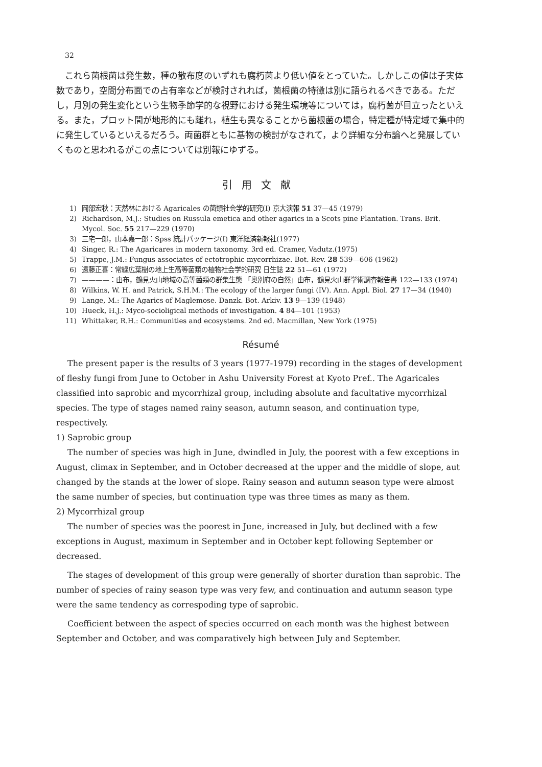32
これら菌根菌は発生数，種の散布度のいずれも腐朽菌より低い値をとっていた。しかしこの値は子実体数であり，空間分布面での占有率などが検討されれば，菌根菌の特徴は別に語られるべきである。ただし，月別の発生変化という生物季節学的な視野における発生環境等については，腐朽菌が目立ったといえる。また，プロット間が地形的にも離れ，植生も異なることから菌根菌の場合，特定種が特定域で集中的に発生しているといえるだろう。両菌群ともに基物の検討がなされて，より詳細な分布論へと発展していくものと思われるがこの点については別報にゆずる。
引用文献
1) 岡部宏秋：天然林における Agaricales の菌類社会学的研究(Ⅰ) 京大演報 51 37—45 (1979)
2) Richardson, M.J.: Studies on Russula emetica and other agarics in a Scots pine Plantation. Trans. Brit. Mycol. Soc. 55 217—229 (1970)
3) 三宅一郎，山本嘉一郎：Spss 統計パッケージ(Ⅰ) 東洋経済新報社(1977)
4) Singer, R.: The Agaricares in modern taxonomy. 3rd ed. Cramer, Vadutz.(1975)
5) Trappe, J.M.: Fungus associates of ectotrophic mycorrhizae. Bot. Rev. 28 539—606 (1962)
6) 遠藤正喜：常緑広葉樹の地上生高等菌類の植物社会学的研究 日生誌 22 51—61 (1972)
7) ————：由布，鶴見火山地域の高等菌類の群集生態 「奥別府の自然」由布，鶴見火山群学術調査報告書 122—133 (1974)
8) Wilkins, W. H. and Patrick, S.H.M.: The ecology of the larger fungi (IV). Ann. Appl. Biol. 27 17—34 (1940)
9) Lange, M.: The Agarics of Maglemose. Danzk. Bot. Arkiv. 13 9—139 (1948)
10) Hueck, H.J.: Myco-socioligical methods of investigation. 4 84—101 (1953)
11) Whittaker, R.H.: Communities and ecosystems. 2nd ed. Macmillan, New York (1975)
Résumé
The present paper is the results of 3 years (1977-1979) recording in the stages of development of fleshy fungi from June to October in Ashu University Forest at Kyoto Pref.. The Agaricales classified into saprobic and mycorrhizal group, including absolute and facultative mycorrhizal species. The type of stages named rainy season, autumn season, and continuation type, respectively.
1) Saprobic group
The number of species was high in June, dwindled in July, the poorest with a few exceptions in August, climax in September, and in October decreased at the upper and the middle of slope, aut changed by the stands at the lower of slope. Rainy season and autumn season type were almost the same number of species, but continuation type was three times as many as them.
2) Mycorrhizal group
The number of species was the poorest in June, increased in July, but declined with a few exceptions in August, maximum in September and in October kept following September or decreased.
The stages of development of this group were generally of shorter duration than saprobic. The number of species of rainy season type was very few, and continuation and autumn season type were the same tendency as correspoding type of saprobic.
Coefficient between the aspect of species occurred on each month was the highest between September and October, and was comparatively high between July and September.